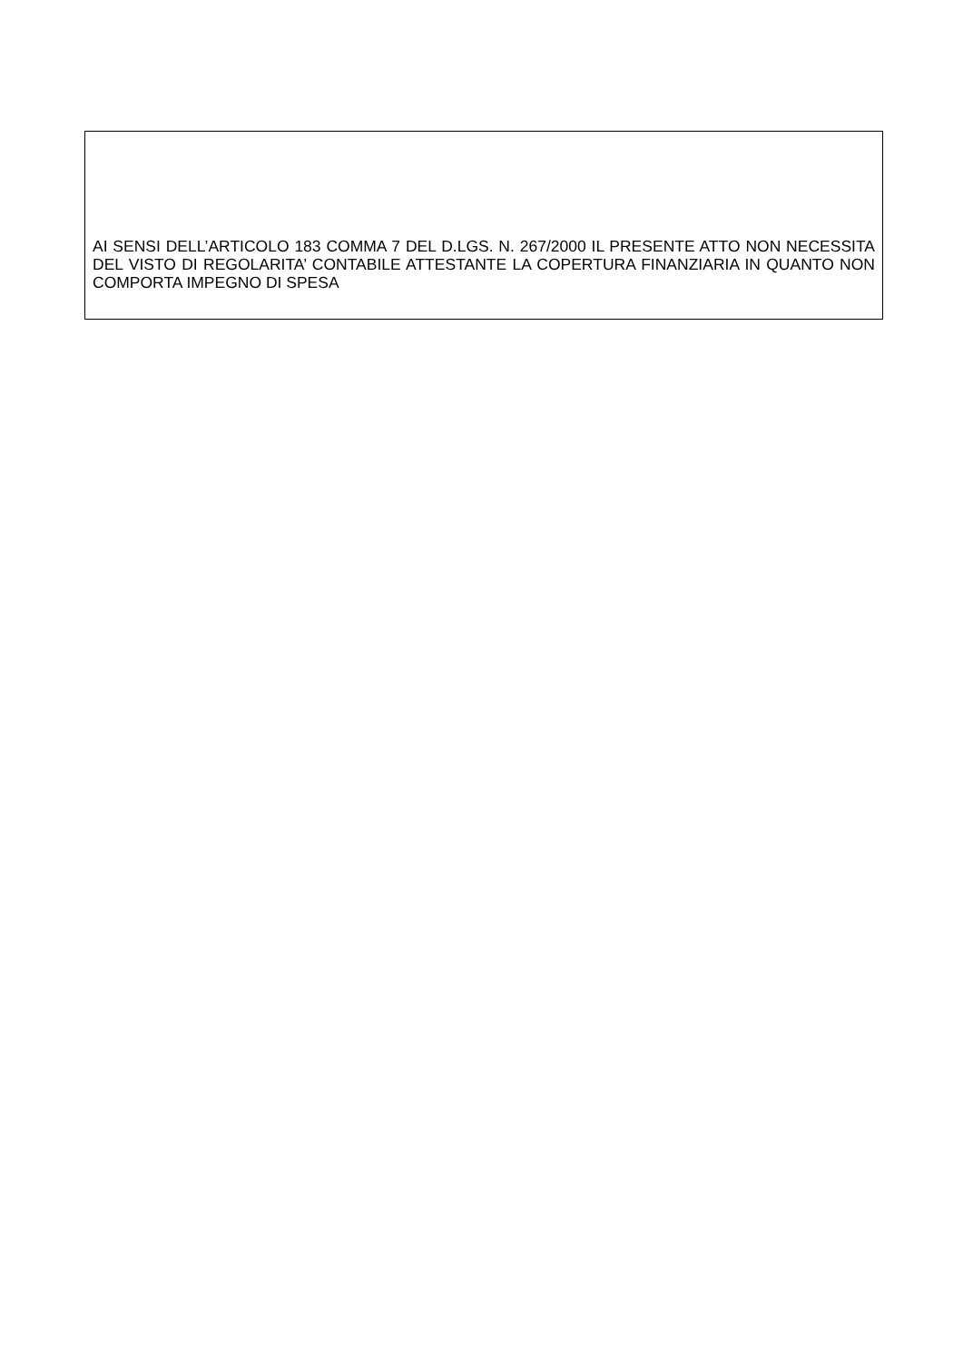AI SENSI DELL’ARTICOLO 183 COMMA 7 DEL D.LGS. N. 267/2000 IL PRESENTE ATTO NON NECESSITA DEL VISTO DI REGOLARITA’ CONTABILE ATTESTANTE LA COPERTURA FINANZIARIA IN QUANTO NON COMPORTA IMPEGNO DI SPESA